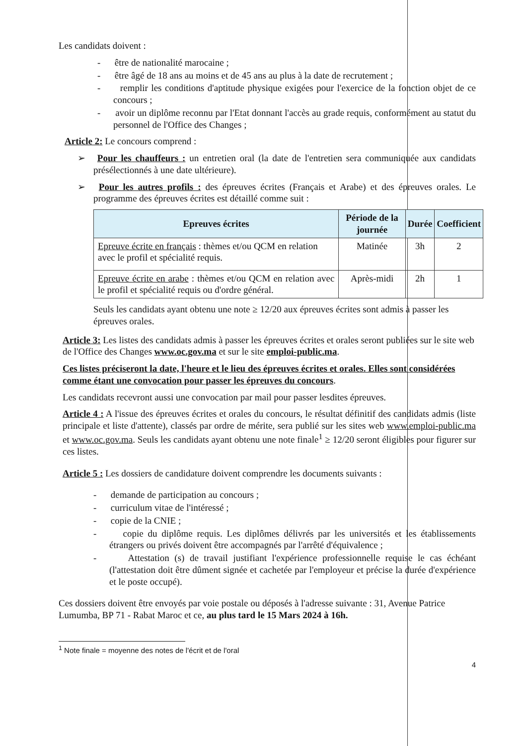Les candidats doivent :
- être de nationalité marocaine ;
- être âgé de 18 ans au moins et de 45 ans au plus à la date de recrutement ;
- remplir les conditions d'aptitude physique exigées pour l'exercice de la fonction objet de ce concours ;
- avoir un diplôme reconnu par l'Etat donnant l'accès au grade requis, conformément au statut du personnel de l'Office des Changes ;
Article 2: Le concours comprend :
➢ Pour les chauffeurs : un entretien oral (la date de l'entretien sera communiquée aux candidats présélectionnés à une date ultérieure).
➢ Pour les autres profils : des épreuves écrites (Français et Arabe) et des épreuves orales. Le programme des épreuves écrites est détaillé comme suit :
| Epreuves écrites | Période de la journée | Durée | Coefficient |
| --- | --- | --- | --- |
| Epreuve écrite en français : thèmes et/ou QCM en relation avec le profil et spécialité requis. | Matinée | 3h | 2 |
| Epreuve écrite en arabe : thèmes et/ou QCM en relation avec le profil et spécialité requis ou d'ordre général. | Après-midi | 2h | 1 |
Seuls les candidats ayant obtenu une note ≥ 12/20 aux épreuves écrites sont admis à passer les épreuves orales.
Article 3: Les listes des candidats admis à passer les épreuves écrites et orales seront publiées sur le site web de l'Office des Changes www.oc.gov.ma et sur le site emploi-public.ma.
Ces listes préciseront la date, l'heure et le lieu des épreuves écrites et orales. Elles sont considérées comme étant une convocation pour passer les épreuves du concours.
Les candidats recevront aussi une convocation par mail pour passer lesdites épreuves.
Article 4 : A l'issue des épreuves écrites et orales du concours, le résultat définitif des candidats admis (liste principale et liste d'attente), classés par ordre de mérite, sera publié sur les sites web www.emploi-public.ma et www.oc.gov.ma. Seuls les candidats ayant obtenu une note finale<sup>1</sup> ≥ 12/20 seront éligibles pour figurer sur ces listes.
Article 5 : Les dossiers de candidature doivent comprendre les documents suivants :
- demande de participation au concours ;
- curriculum vitae de l'intéressé ;
- copie de la CNIE ;
- copie du diplôme requis. Les diplômes délivrés par les universités et les établissements étrangers ou privés doivent être accompagnés par l'arrêté d'équivalence ;
- Attestation (s) de travail justifiant l'expérience professionnelle requise le cas échéant (l'attestation doit être dûment signée et cachetée par l'employeur et précise la durée d'expérience et le poste occupé).
Ces dossiers doivent être envoyés par voie postale ou déposés à l'adresse suivante : 31, Avenue Patrice Lumumba, BP 71 - Rabat Maroc et ce, au plus tard le 15 Mars 2024 à 16h.
<sup>1</sup> Note finale = moyenne des notes de l'écrit et de l'oral
4